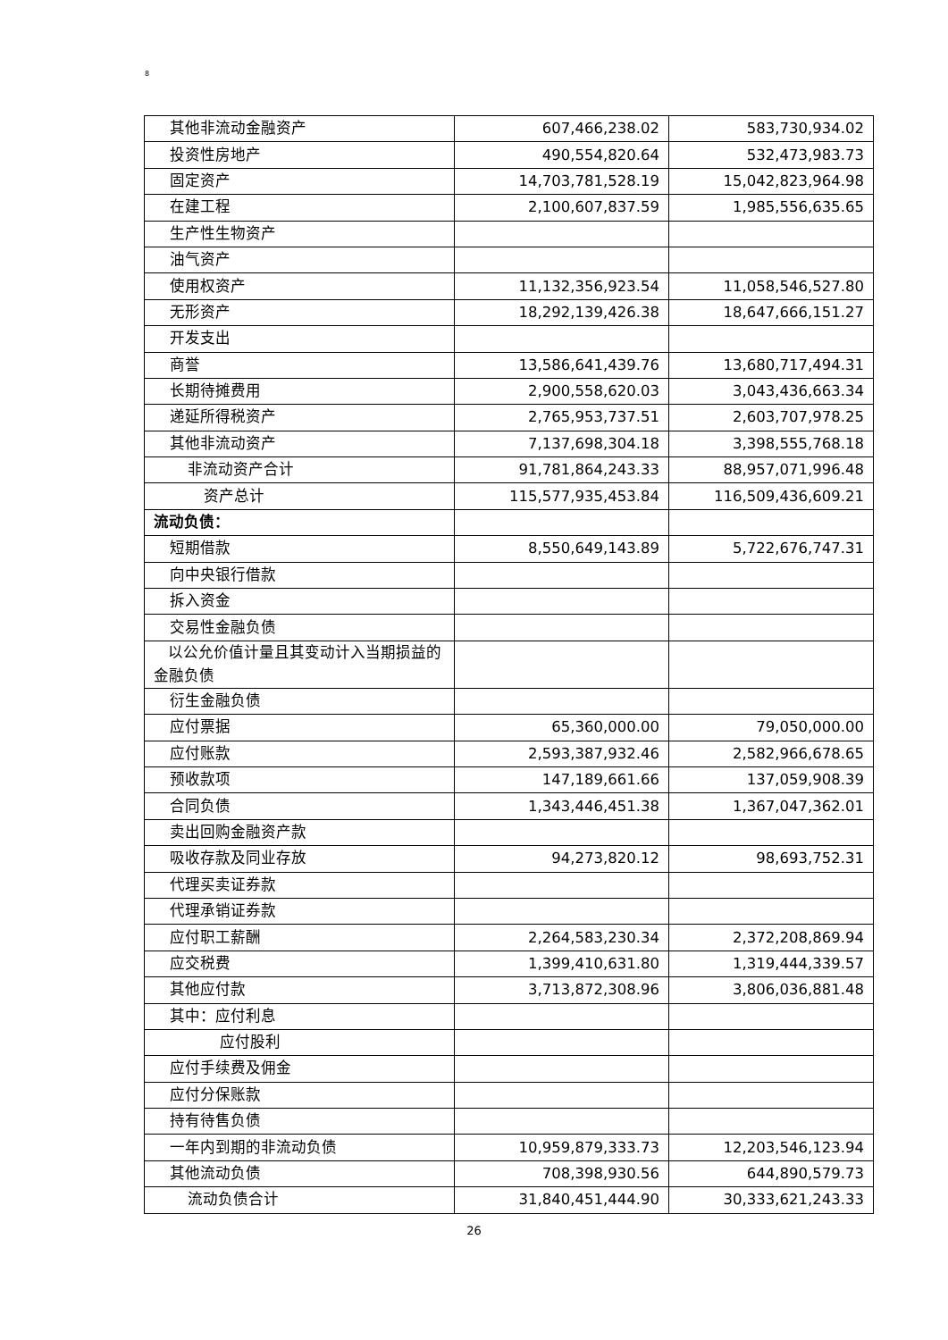8
| 其他非流动金融资产 | 607,466,238.02 | 583,730,934.02 |
| 投资性房地产 | 490,554,820.64 | 532,473,983.73 |
| 固定资产 | 14,703,781,528.19 | 15,042,823,964.98 |
| 在建工程 | 2,100,607,837.59 | 1,985,556,635.65 |
| 生产性生物资产 | | |
| 油气资产 | | |
| 使用权资产 | 11,132,356,923.54 | 11,058,546,527.80 |
| 无形资产 | 18,292,139,426.38 | 18,647,666,151.27 |
| 开发支出 | | |
| 商誉 | 13,586,641,439.76 | 13,680,717,494.31 |
| 长期待摊费用 | 2,900,558,620.03 | 3,043,436,663.34 |
| 递延所得税资产 | 2,765,953,737.51 | 2,603,707,978.25 |
| 其他非流动资产 | 7,137,698,304.18 | 3,398,555,768.18 |
| 非流动资产合计 | 91,781,864,243.33 | 88,957,071,996.48 |
| 资产总计 | 115,577,935,453.84 | 116,509,436,609.21 |
| 流动负债： | | |
| 短期借款 | 8,550,649,143.89 | 5,722,676,747.31 |
| 向中央银行借款 | | |
| 拆入资金 | | |
| 交易性金融负债 | | |
| 以公允价值计量且其变动计入当期损益的金融负债 | | |
| 衍生金融负债 | | |
| 应付票据 | 65,360,000.00 | 79,050,000.00 |
| 应付账款 | 2,593,387,932.46 | 2,582,966,678.65 |
| 预收款项 | 147,189,661.66 | 137,059,908.39 |
| 合同负债 | 1,343,446,451.38 | 1,367,047,362.01 |
| 卖出回购金融资产款 | | |
| 吸收存款及同业存放 | 94,273,820.12 | 98,693,752.31 |
| 代理买卖证券款 | | |
| 代理承销证券款 | | |
| 应付职工薪酬 | 2,264,583,230.34 | 2,372,208,869.94 |
| 应交税费 | 1,399,410,631.80 | 1,319,444,339.57 |
| 其他应付款 | 3,713,872,308.96 | 3,806,036,881.48 |
| 其中：应付利息 | | |
| 应付股利 | | |
| 应付手续费及佣金 | | |
| 应付分保账款 | | |
| 持有待售负债 | | |
| 一年内到期的非流动负债 | 10,959,879,333.73 | 12,203,546,123.94 |
| 其他流动负债 | 708,398,930.56 | 644,890,579.73 |
| 流动负债合计 | 31,840,451,444.90 | 30,333,621,243.33 |
26